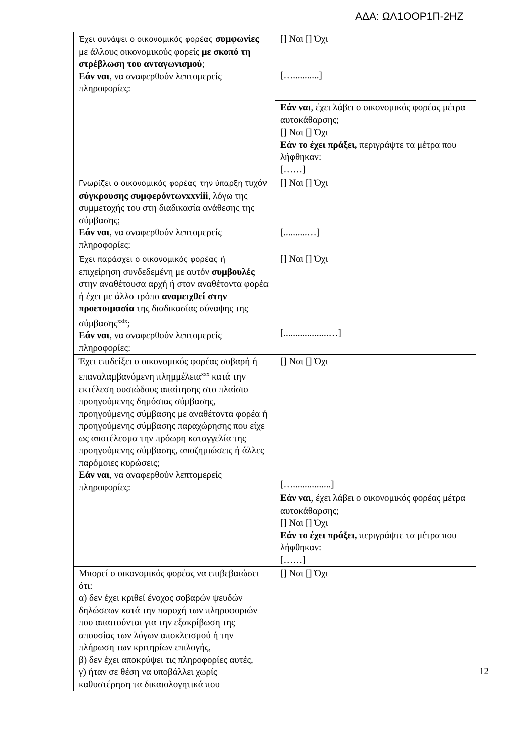ΑΔΑ: ΩΛ1ΟΟΡ1Π-2ΗΖ
| Έχει συνάψει ο οικονομικός φορέας συμφωνίες με άλλους οικονομικούς φορείς με σκοπό τη στρέβλωση του ανταγωνισμού ; Εάν ναι , να αναφερθούν λεπτομερείς πληροφορίες: | [] Ναι [] Όχι […...........] |
| | Εάν ναι , έχει λάβει ο οικονομικός φορέας μέτρα αυτοκάθαρσης; [] Ναι [] Όχι Εάν το έχει πράξει, περιγράψτε τα μέτρα που λήφθηκαν: [……] |
| Γνωρίζει ο οικονομικός φορέας την ύπαρξη τυχόν σύγκρουσης συμφερόντωνxxviii , λόγω της συμμετοχής του στη διαδικασία ανάθεσης της σύμβασης; Εάν ναι , να αναφερθούν λεπτομερείς πληροφορίες: | [] Ναι [] Όχι [..........…] |
| Έχει παράσχει ο οικονομικός φορέας ή επιχείρηση συνδεδεμένη με αυτόν συμβουλές στην αναθέτουσα αρχή ή στον αναθέτοντα φορέα ή έχει με άλλο τρόπο αναμειχθεί στην προετοιμασία της διαδικασίας σύναψης της σύμβασης<sup>xxix</sup>; Εάν ναι , να αναφερθούν λεπτομερείς πληροφορίες: | [] Ναι [] Όχι [...................…] |
| Έχει επιδείξει ο οικονομικός φορέας σοβαρή ή επαναλαμβανόμενη πλημμέλεια<sup>xxx</sup> κατά την εκτέλεση ουσιώδους απαίτησης στο πλαίσιο προηγούμενης δημόσιας σύμβασης, προηγούμενης σύμβασης με αναθέτοντα φορέα ή προηγούμενης σύμβασης παραχώρησης που είχε ως αποτέλεσμα την πρόωρη καταγγελία της προηγούμενης σύμβασης, αποζημιώσεις ή άλλες παρόμοιες κυρώσεις; Εάν ναι , να αναφερθούν λεπτομερείς πληροφορίες: | [] Ναι [] Όχι […................] |
| | Εάν ναι , έχει λάβει ο οικονομικός φορέας μέτρα αυτοκάθαρσης; [] Ναι [] Όχι Εάν το έχει πράξει, περιγράψτε τα μέτρα που λήφθηκαν: [……] |
| Μπορεί ο οικονομικός φορέας να επιβεβαιώσει ότι: α) δεν έχει κριθεί ένοχος σοβαρών ψευδών δηλώσεων κατά την παροχή των πληροφοριών που απαιτούνται για την εξακρίβωση της απουσίας των λόγων αποκλεισμού ή την πλήρωση των κριτηρίων επιλογής, β) δεν έχει αποκρύψει τις πληροφορίες αυτές, γ) ήταν σε θέση να υποβάλλει χωρίς καθυστέρηση τα δικαιολογητικά που | [] Ναι [] Όχι |
12